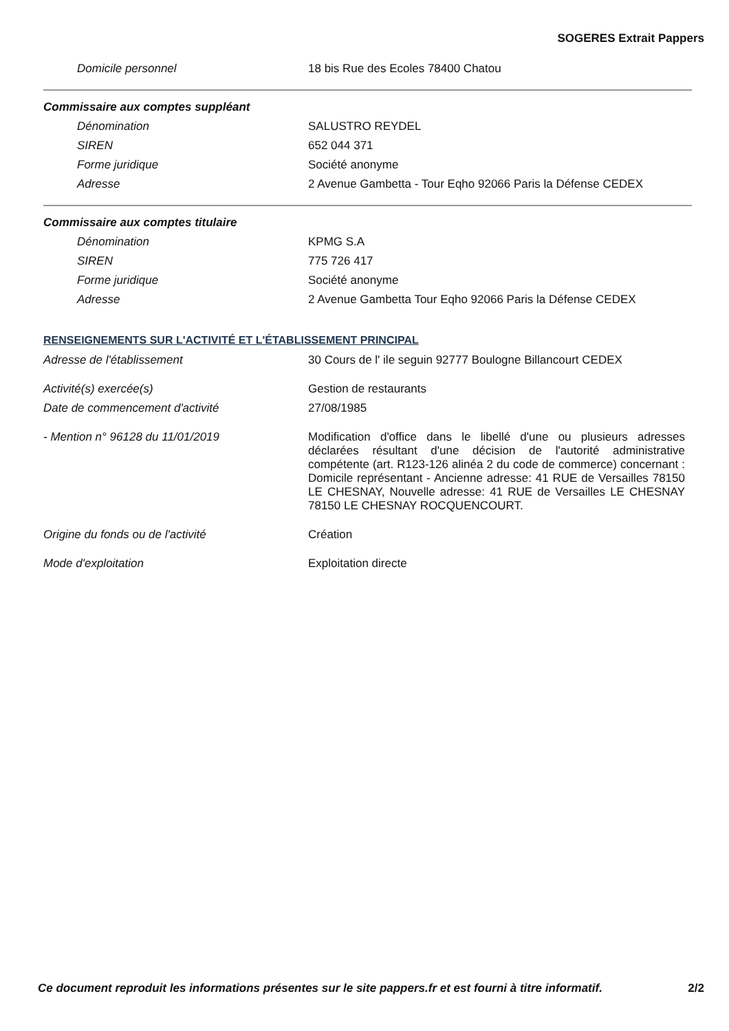SOGERES Extrait Pappers
Domicile personnel 18 bis Rue des Ecoles 78400 Chatou
Commissaire aux comptes suppléant
Dénomination SALUSTRO REYDEL
SIREN 652 044 371
Forme juridique Société anonyme
Adresse 2 Avenue Gambetta - Tour Eqho 92066 Paris la Défense CEDEX
Commissaire aux comptes titulaire
Dénomination KPMG S.A
SIREN 775 726 417
Forme juridique Société anonyme
Adresse 2 Avenue Gambetta Tour Eqho 92066 Paris la Défense CEDEX
RENSEIGNEMENTS SUR L'ACTIVITÉ ET L'ÉTABLISSEMENT PRINCIPAL
Adresse de l'établissement 30 Cours de l' ile seguin 92777 Boulogne Billancourt CEDEX
Activité(s) exercée(s) Gestion de restaurants
Date de commencement d'activité 27/08/1985
- Mention n° 96128 du 11/01/2019 Modification d'office dans le libellé d'une ou plusieurs adresses déclarées résultant d'une décision de l'autorité administrative compétente (art. R123-126 alinéa 2 du code de commerce) concernant : Domicile représentant - Ancienne adresse: 41 RUE de Versailles 78150 LE CHESNAY, Nouvelle adresse: 41 RUE de Versailles LE CHESNAY 78150 LE CHESNAY ROCQUENCOURT.
Origine du fonds ou de l'activité Création
Mode d'exploitation Exploitation directe
Ce document reproduit les informations présentes sur le site pappers.fr et est fourni à titre informatif. 2/2